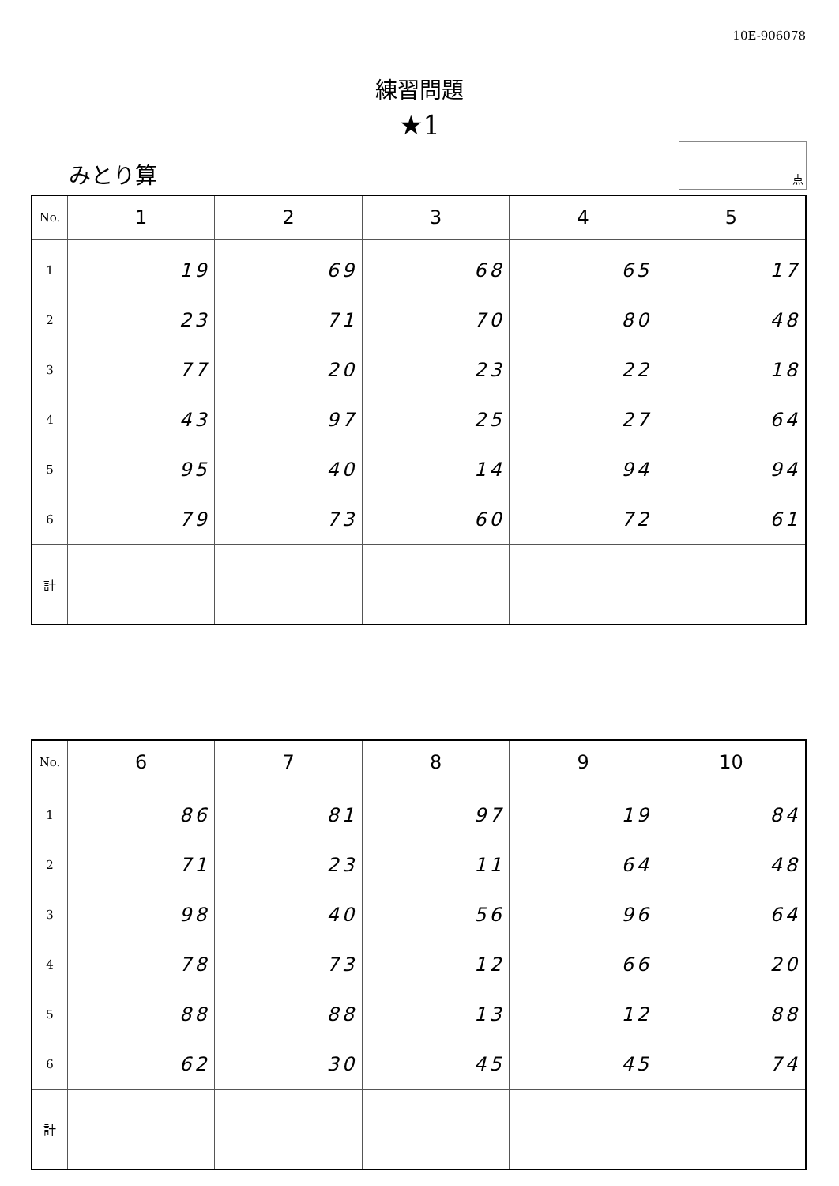10E-906078
練習問題
★1
みとり算
点
| No. | 1 | 2 | 3 | 4 | 5 |
| --- | --- | --- | --- | --- | --- |
| 1 | 19 | 69 | 68 | 65 | 17 |
| 2 | 23 | 71 | 70 | 80 | 48 |
| 3 | 77 | 20 | 23 | 22 | 18 |
| 4 | 43 | 97 | 25 | 27 | 64 |
| 5 | 95 | 40 | 14 | 94 | 94 |
| 6 | 79 | 73 | 60 | 72 | 61 |
| 計 | | | | | |
| No. | 6 | 7 | 8 | 9 | 10 |
| --- | --- | --- | --- | --- | --- |
| 1 | 86 | 81 | 97 | 19 | 84 |
| 2 | 71 | 23 | 11 | 64 | 48 |
| 3 | 98 | 40 | 56 | 96 | 64 |
| 4 | 78 | 73 | 12 | 66 | 20 |
| 5 | 88 | 88 | 13 | 12 | 88 |
| 6 | 62 | 30 | 45 | 45 | 74 |
| 計 | | | | | |